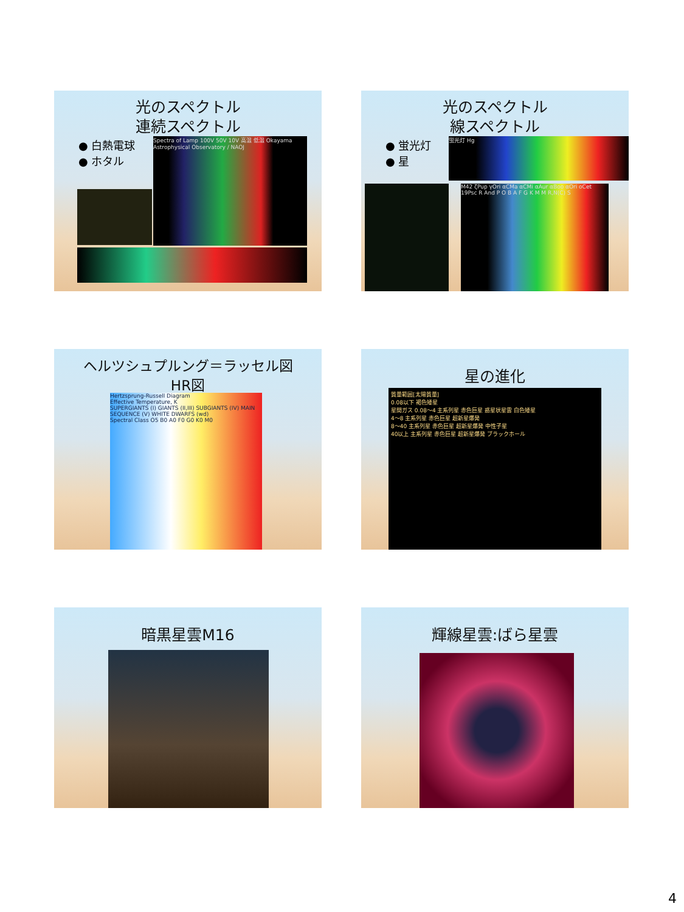光のスペクトル
連続スペクトル
● 白熱電球
● ホタル
Spectra of Lamp 100V 50V 10V 高温 低温 Okayama Astrophysical Observatory / NAOJ
光のスペクトル
線スペクトル
● 蛍光灯
● 星
蛍光灯 Hg
M42 ζPup γOri αCMa αCMi αAur αBoo αOri οCet 19Psc R And P O B A F G K M M R,N(C) S
ヘルツシュプルング＝ラッセル図
HR図
Hertzsprung-Russell Diagram
Effective Temperature, K
SUPERGIANTS (I) GIANTS (II,III) SUBGIANTS (IV) MAIN SEQUENCE (V) WHITE DWARFS (wd)
Spectral Class O5 B0 A0 F0 G0 K0 M0
星の進化
質量範囲[太陽質量]
0.08以下 褐色矮星
星間ガス 0.08〜4 主系列星 赤色巨星 惑星状星雲 白色矮星
4〜8 主系列星 赤色巨星 超新星爆発
8〜40 主系列星 赤色巨星 超新星爆発 中性子星
40以上 主系列星 赤色巨星 超新星爆発 ブラックホール
暗黒星雲M16
輝線星雲:ばら星雲
4